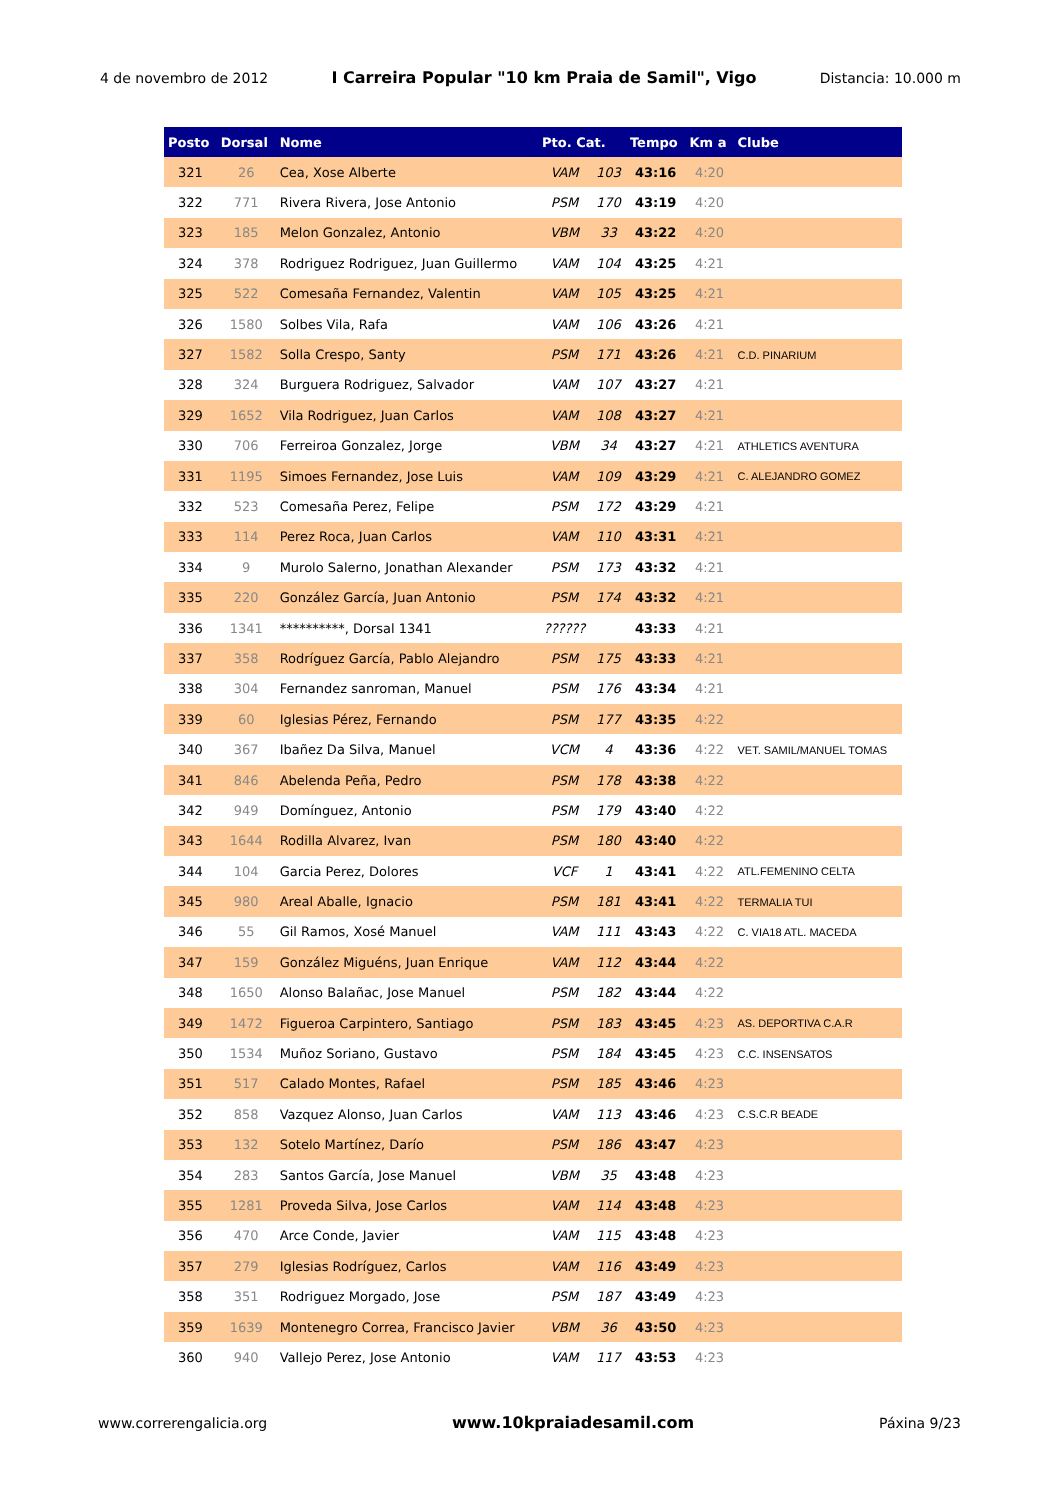4 de novembro de 2012 I Carreira Popular "10 km Praia de Samil", Vigo Distancia: 10.000 m
| Posto | Dorsal | Nome | Pto. Cat. | | Tempo | Km a | Clube |
| --- | --- | --- | --- | --- | --- | --- | --- |
| 321 | 26 | Cea, Xose Alberte | VAM | 103 | 43:16 | 4:20 | |
| 322 | 771 | Rivera Rivera, Jose Antonio | PSM | 170 | 43:19 | 4:20 | |
| 323 | 185 | Melon Gonzalez, Antonio | VBM | 33 | 43:22 | 4:20 | |
| 324 | 378 | Rodriguez Rodriguez, Juan Guillermo | VAM | 104 | 43:25 | 4:21 | |
| 325 | 522 | Comesaña Fernandez, Valentin | VAM | 105 | 43:25 | 4:21 | |
| 326 | 1580 | Solbes Vila, Rafa | VAM | 106 | 43:26 | 4:21 | |
| 327 | 1582 | Solla Crespo, Santy | PSM | 171 | 43:26 | 4:21 | C.D. PINARIUM |
| 328 | 324 | Burguera Rodriguez, Salvador | VAM | 107 | 43:27 | 4:21 | |
| 329 | 1652 | Vila Rodriguez, Juan Carlos | VAM | 108 | 43:27 | 4:21 | |
| 330 | 706 | Ferreiroa Gonzalez, Jorge | VBM | 34 | 43:27 | 4:21 | ATHLETICS AVENTURA |
| 331 | 1195 | Simoes Fernandez, Jose Luis | VAM | 109 | 43:29 | 4:21 | C. ALEJANDRO GOMEZ |
| 332 | 523 | Comesaña Perez, Felipe | PSM | 172 | 43:29 | 4:21 | |
| 333 | 114 | Perez Roca, Juan Carlos | VAM | 110 | 43:31 | 4:21 | |
| 334 | 9 | Murolo Salerno, Jonathan Alexander | PSM | 173 | 43:32 | 4:21 | |
| 335 | 220 | González García, Juan Antonio | PSM | 174 | 43:32 | 4:21 | |
| 336 | 1341 | **********, Dorsal 1341 | ?????? | | 43:33 | 4:21 | |
| 337 | 358 | Rodríguez García, Pablo Alejandro | PSM | 175 | 43:33 | 4:21 | |
| 338 | 304 | Fernandez sanroman, Manuel | PSM | 176 | 43:34 | 4:21 | |
| 339 | 60 | Iglesias Pérez, Fernando | PSM | 177 | 43:35 | 4:22 | |
| 340 | 367 | Ibañez Da Silva, Manuel | VCM | 4 | 43:36 | 4:22 | VET. SAMIL/MANUEL TOMAS |
| 341 | 846 | Abelenda Peña, Pedro | PSM | 178 | 43:38 | 4:22 | |
| 342 | 949 | Domínguez, Antonio | PSM | 179 | 43:40 | 4:22 | |
| 343 | 1644 | Rodilla Alvarez, Ivan | PSM | 180 | 43:40 | 4:22 | |
| 344 | 104 | Garcia Perez, Dolores | VCF | 1 | 43:41 | 4:22 | ATL.FEMENINO CELTA |
| 345 | 980 | Areal Aballe, Ignacio | PSM | 181 | 43:41 | 4:22 | TERMALIA TUI |
| 346 | 55 | Gil Ramos, Xosé Manuel | VAM | 111 | 43:43 | 4:22 | C. VIA18 ATL. MACEDA |
| 347 | 159 | González Miguéns, Juan Enrique | VAM | 112 | 43:44 | 4:22 | |
| 348 | 1650 | Alonso Balañac, Jose Manuel | PSM | 182 | 43:44 | 4:22 | |
| 349 | 1472 | Figueroa Carpintero, Santiago | PSM | 183 | 43:45 | 4:23 | AS. DEPORTIVA C.A.R |
| 350 | 1534 | Muñoz Soriano, Gustavo | PSM | 184 | 43:45 | 4:23 | C.C. INSENSATOS |
| 351 | 517 | Calado Montes, Rafael | PSM | 185 | 43:46 | 4:23 | |
| 352 | 858 | Vazquez Alonso, Juan Carlos | VAM | 113 | 43:46 | 4:23 | C.S.C.R BEADE |
| 353 | 132 | Sotelo Martínez, Darío | PSM | 186 | 43:47 | 4:23 | |
| 354 | 283 | Santos García, Jose Manuel | VBM | 35 | 43:48 | 4:23 | |
| 355 | 1281 | Proveda Silva, Jose Carlos | VAM | 114 | 43:48 | 4:23 | |
| 356 | 470 | Arce Conde, Javier | VAM | 115 | 43:48 | 4:23 | |
| 357 | 279 | Iglesias Rodríguez, Carlos | VAM | 116 | 43:49 | 4:23 | |
| 358 | 351 | Rodriguez Morgado, Jose | PSM | 187 | 43:49 | 4:23 | |
| 359 | 1639 | Montenegro Correa, Francisco Javier | VBM | 36 | 43:50 | 4:23 | |
| 360 | 940 | Vallejo Perez, Jose Antonio | VAM | 117 | 43:53 | 4:23 | |
www.correrengalicia.org www.10kpraiadesamil.com Páxina 9/23